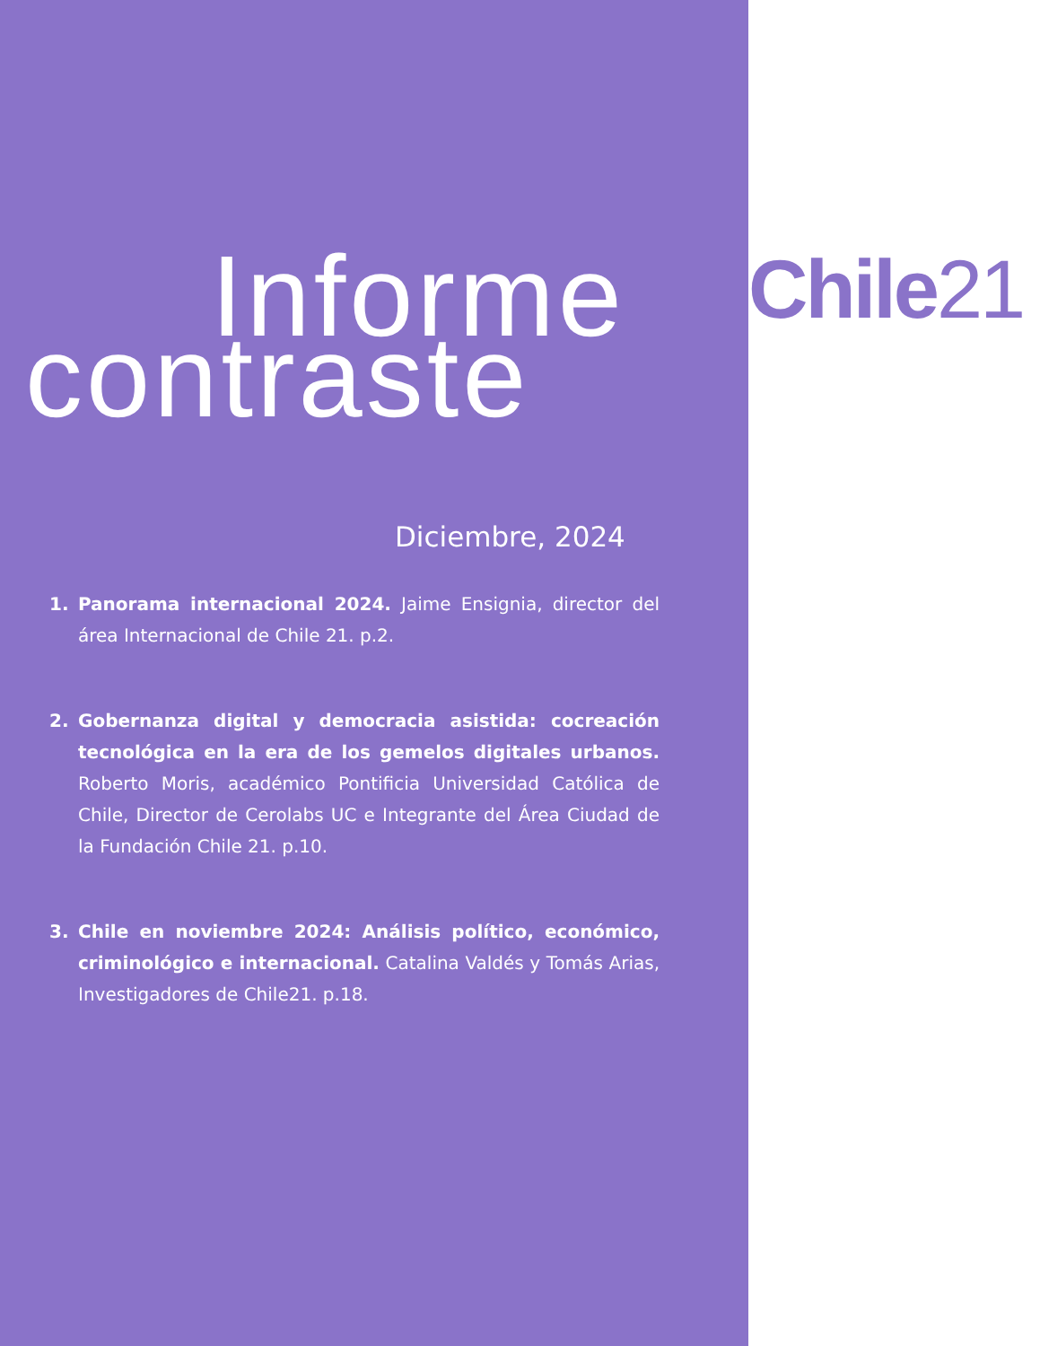Informe
contraste
Diciembre, 2024
1. Panorama internacional 2024. Jaime Ensignia, director del área Internacional de Chile 21. p.2.
2. Gobernanza digital y democracia asistida: cocreación tecnológica en la era de los gemelos digitales urbanos. Roberto Moris, académico Pontificia Universidad Católica de Chile, Director de Cerolabs UC e Integrante del Área Ciudad de la Fundación Chile 21. p.10.
3. Chile en noviembre 2024: Análisis político, económico, criminológico e internacional. Catalina Valdés y Tomás Arias, Investigadores de Chile21. p.18.
Chile21